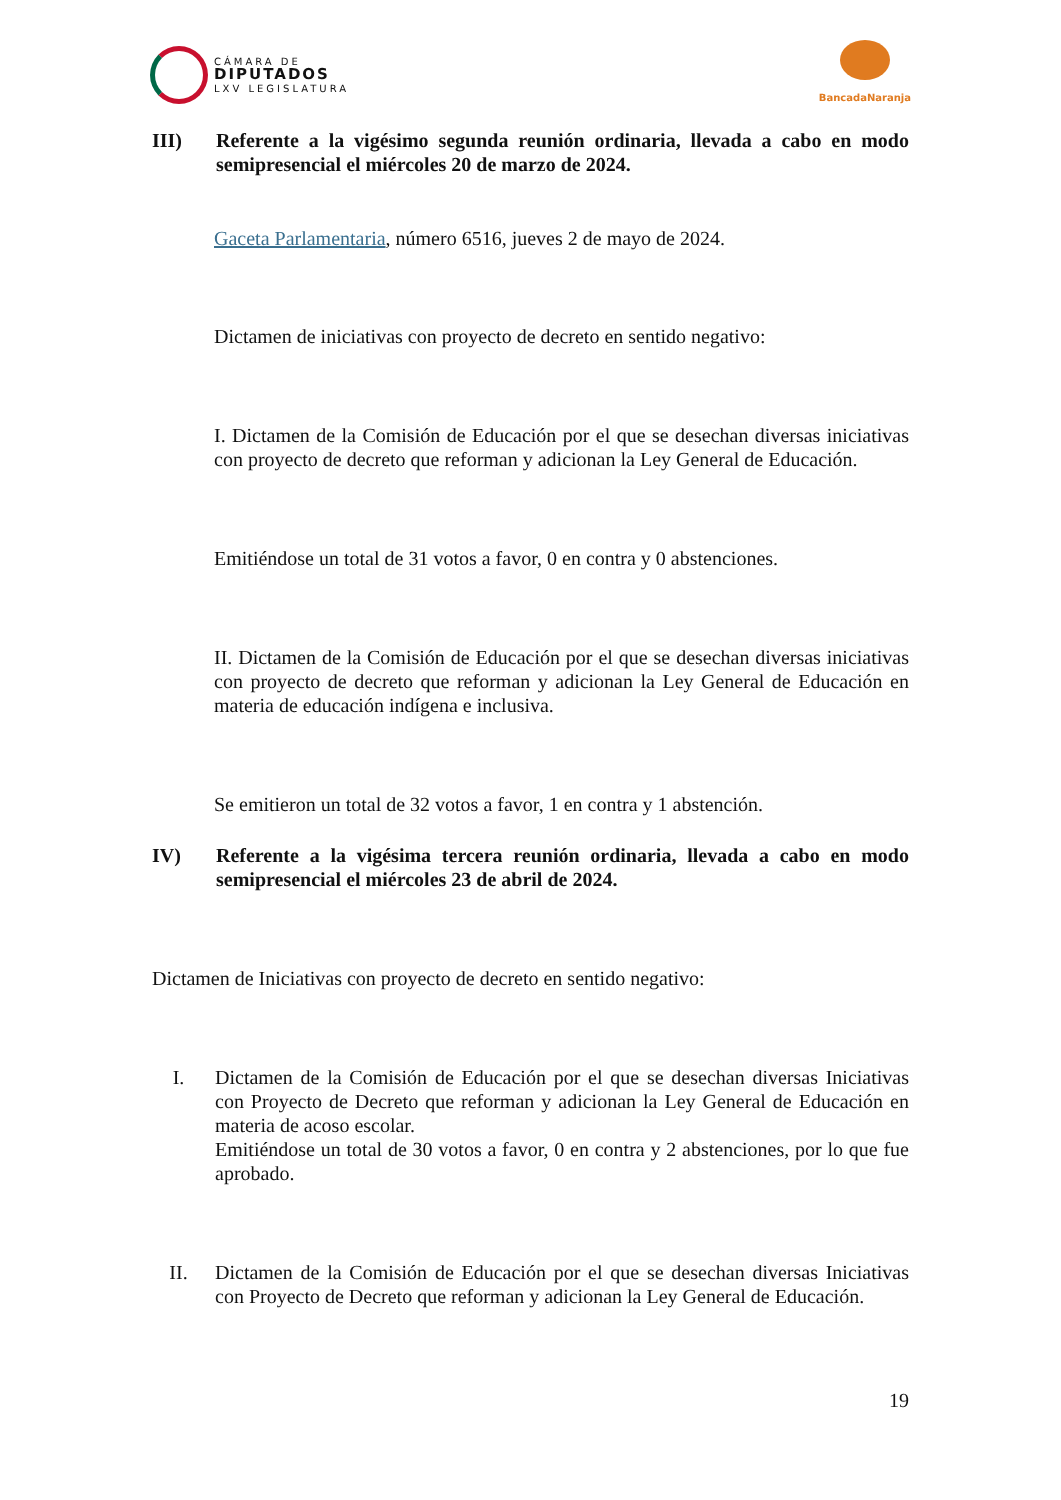CÁMARA DE
DIPUTADOS
LXV LEGISLATURA
BancadaNaranja
III) Referente a la vigésimo segunda reunión ordinaria, llevada a cabo en modo semipresencial el miércoles 20 de marzo de 2024.
Gaceta Parlamentaria, número 6516, jueves 2 de mayo de 2024.
Dictamen de iniciativas con proyecto de decreto en sentido negativo:
I. Dictamen de la Comisión de Educación por el que se desechan diversas iniciativas con proyecto de decreto que reforman y adicionan la Ley General de Educación.
Emitiéndose un total de 31 votos a favor, 0 en contra y 0 abstenciones.
II. Dictamen de la Comisión de Educación por el que se desechan diversas iniciativas con proyecto de decreto que reforman y adicionan la Ley General de Educación en materia de educación indígena e inclusiva.
Se emitieron un total de 32 votos a favor, 1 en contra y 1 abstención.
IV) Referente a la vigésima tercera reunión ordinaria, llevada a cabo en modo semipresencial el miércoles 23 de abril de 2024.
Dictamen de Iniciativas con proyecto de decreto en sentido negativo:
I. Dictamen de la Comisión de Educación por el que se desechan diversas Iniciativas con Proyecto de Decreto que reforman y adicionan la Ley General de Educación en materia de acoso escolar.
Emitiéndose un total de 30 votos a favor, 0 en contra y 2 abstenciones, por lo que fue aprobado.
II. Dictamen de la Comisión de Educación por el que se desechan diversas Iniciativas con Proyecto de Decreto que reforman y adicionan la Ley General de Educación.
19